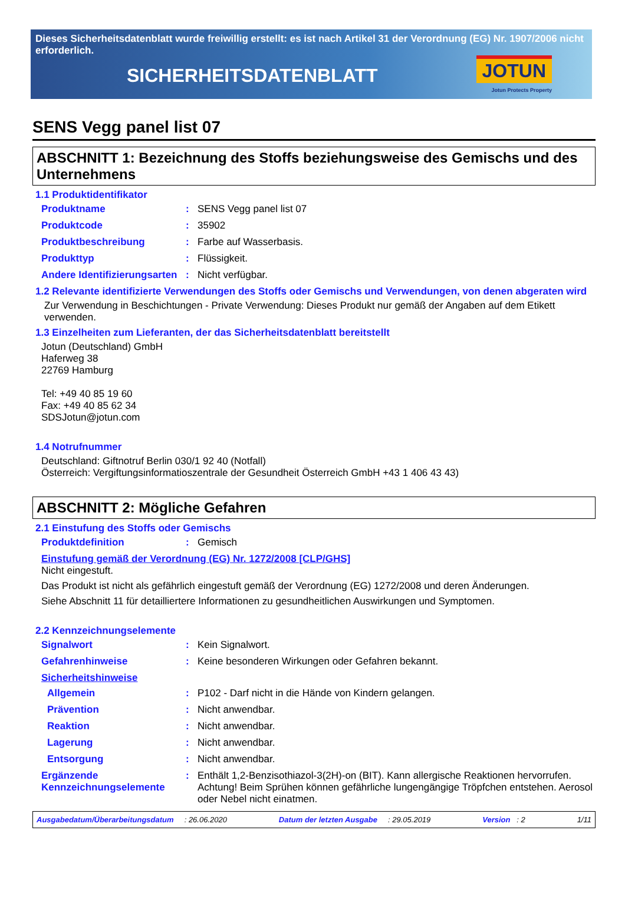Dieses Sicherheitsdatenblatt wurde freiwillig erstellt: es ist nach Artikel 31 der Verordnung (EG) Nr. 1907/2006 nicht erforderlich.
SICHERHEITSDATENBLATT
JOTUN
Jotun Protects Property
SENS Vegg panel list 07
ABSCHNITT 1: Bezeichnung des Stoffs beziehungsweise des Gemischs und des Unternehmens
1.1 Produktidentifikator
Produktname : SENS Vegg panel list 07
Produktcode : 35902
Produktbeschreibung : Farbe auf Wasserbasis.
Produkttyp : Flüssigkeit.
Andere Identifizierungsarten
: Nicht verfügbar.
1.2 Relevante identifizierte Verwendungen des Stoffs oder Gemischs und Verwendungen, von denen abgeraten wird
Zur Verwendung in Beschichtungen - Private Verwendung: Dieses Produkt nur gemäß der Angaben auf dem Etikett verwenden.
1.3 Einzelheiten zum Lieferanten, der das Sicherheitsdatenblatt bereitstellt
Jotun (Deutschland) GmbH
Haferweg 38
22769 Hamburg
Tel: +49 40 85 19 60
Fax: +49 40 85 62 34
SDSJotun@jotun.com
1.4 Notrufnummer
Deutschland: Giftnotruf Berlin 030/1 92 40 (Notfall)
Österreich: Vergiftungsinformatioszentrale der Gesundheit Österreich GmbH +43 1 406 43 43)
ABSCHNITT 2: Mögliche Gefahren
2.1 Einstufung des Stoffs oder Gemischs
Produktdefinition : Gemisch
Einstufung gemäß der Verordnung (EG) Nr. 1272/2008 [CLP/GHS]
Nicht eingestuft.
Das Produkt ist nicht als gefährlich eingestuft gemäß der Verordnung (EG) 1272/2008 und deren Änderungen.
Siehe Abschnitt 11 für detailliertere Informationen zu gesundheitlichen Auswirkungen und Symptomen.
2.2 Kennzeichnungselemente
Signalwort : Kein Signalwort.
Gefahrenhinweise : Keine besonderen Wirkungen oder Gefahren bekannt.
Sicherheitshinweise
Allgemein : P102 - Darf nicht in die Hände von Kindern gelangen.
Prävention : Nicht anwendbar.
Reaktion : Nicht anwendbar.
Lagerung : Nicht anwendbar.
Entsorgung : Nicht anwendbar.
Ergänzende Kennzeichnungselemente
: Enthält 1,2-Benzisothiazol-3(2H)-on (BIT). Kann allergische Reaktionen hervorrufen. Achtung! Beim Sprühen können gefährliche lungengängige Tröpfchen entstehen. Aerosol oder Nebel nicht einatmen.
Ausgabedatum/Überarbeitungsdatum : 26.06.2020 Datum der letzten Ausgabe : 29.05.2019 Version : 2 1/11